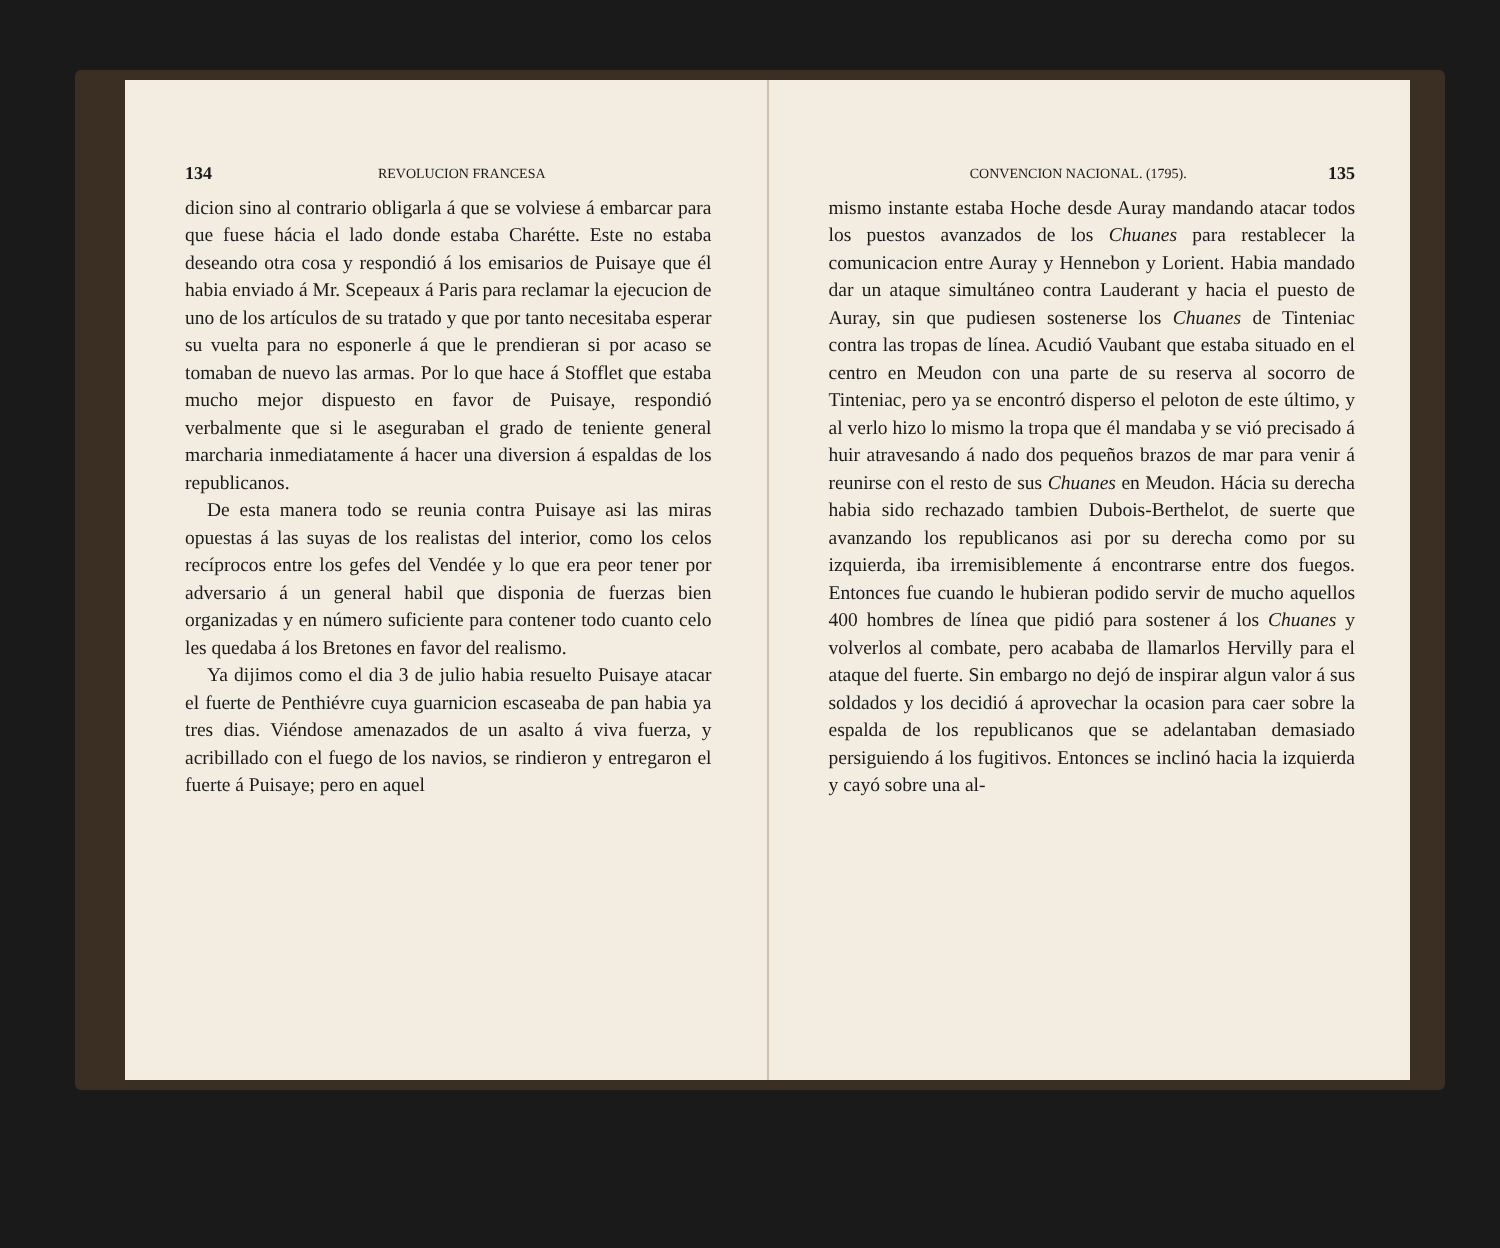134 REVOLUCION FRANCESA
dicion sino al contrario obligarla á que se volviese á embarcar para que fuese hácia el lado donde estaba Charétte. Este no estaba deseando otra cosa y respondió á los emisarios de Puisaye que él habia enviado á Mr. Scepeaux á Paris para reclamar la ejecucion de uno de los artículos de su tratado y que por tanto necesitaba esperar su vuelta para no esponerle á que le prendieran si por acaso se tomaban de nuevo las armas. Por lo que hace á Stofflet que estaba mucho mejor dispuesto en favor de Puisaye, respondió verbalmente que si le aseguraban el grado de teniente general marcharia inmediatamente á hacer una diversion á espaldas de los republicanos.
De esta manera todo se reunia contra Puisaye asi las miras opuestas á las suyas de los realistas del interior, como los celos recíprocos entre los gefes del Vendée y lo que era peor tener por adversario á un general habil que disponia de fuerzas bien organizadas y en número suficiente para contener todo cuanto celo les quedaba á los Bretones en favor del realismo.
Ya dijimos como el dia 3 de julio habia resuelto Puisaye atacar el fuerte de Penthiévre cuya guarnicion escaseaba de pan habia ya tres dias. Viéndose amenazados de un asalto á viva fuerza, y acribillado con el fuego de los navios, se rindieron y entregaron el fuerte á Puisaye; pero en aquel
CONVENCION NACIONAL. (1795). 135
mismo instante estaba Hoche desde Auray mandando atacar todos los puestos avanzados de los Chuanes para restablecer la comunicacion entre Auray y Hennebon y Lorient. Habia mandado dar un ataque simultáneo contra Lauderant y hacia el puesto de Auray, sin que pudiesen sostenerse los Chuanes de Tinteniac contra las tropas de línea. Acudió Vaubant que estaba situado en el centro en Meudon con una parte de su reserva al socorro de Tinteniac, pero ya se encontró disperso el peloton de este último, y al verlo hizo lo mismo la tropa que él mandaba y se vió precisado á huir atravesando á nado dos pequeños brazos de mar para venir á reunirse con el resto de sus Chuanes en Meudon. Hácia su derecha habia sido rechazado tambien Dubois-Berthelot, de suerte que avanzando los republicanos asi por su derecha como por su izquierda, iba irremisiblemente á encontrarse entre dos fuegos. Entonces fue cuando le hubieran podido servir de mucho aquellos 400 hombres de línea que pidió para sostener á los Chuanes y volverlos al combate, pero acababa de llamarlos Hervilly para el ataque del fuerte. Sin embargo no dejó de inspirar algun valor á sus soldados y los decidió á aprovechar la ocasion para caer sobre la espalda de los republicanos que se adelantaban demasiado persiguiendo á los fugitivos. Entonces se inclinó hacia la izquierda y cayó sobre una al-